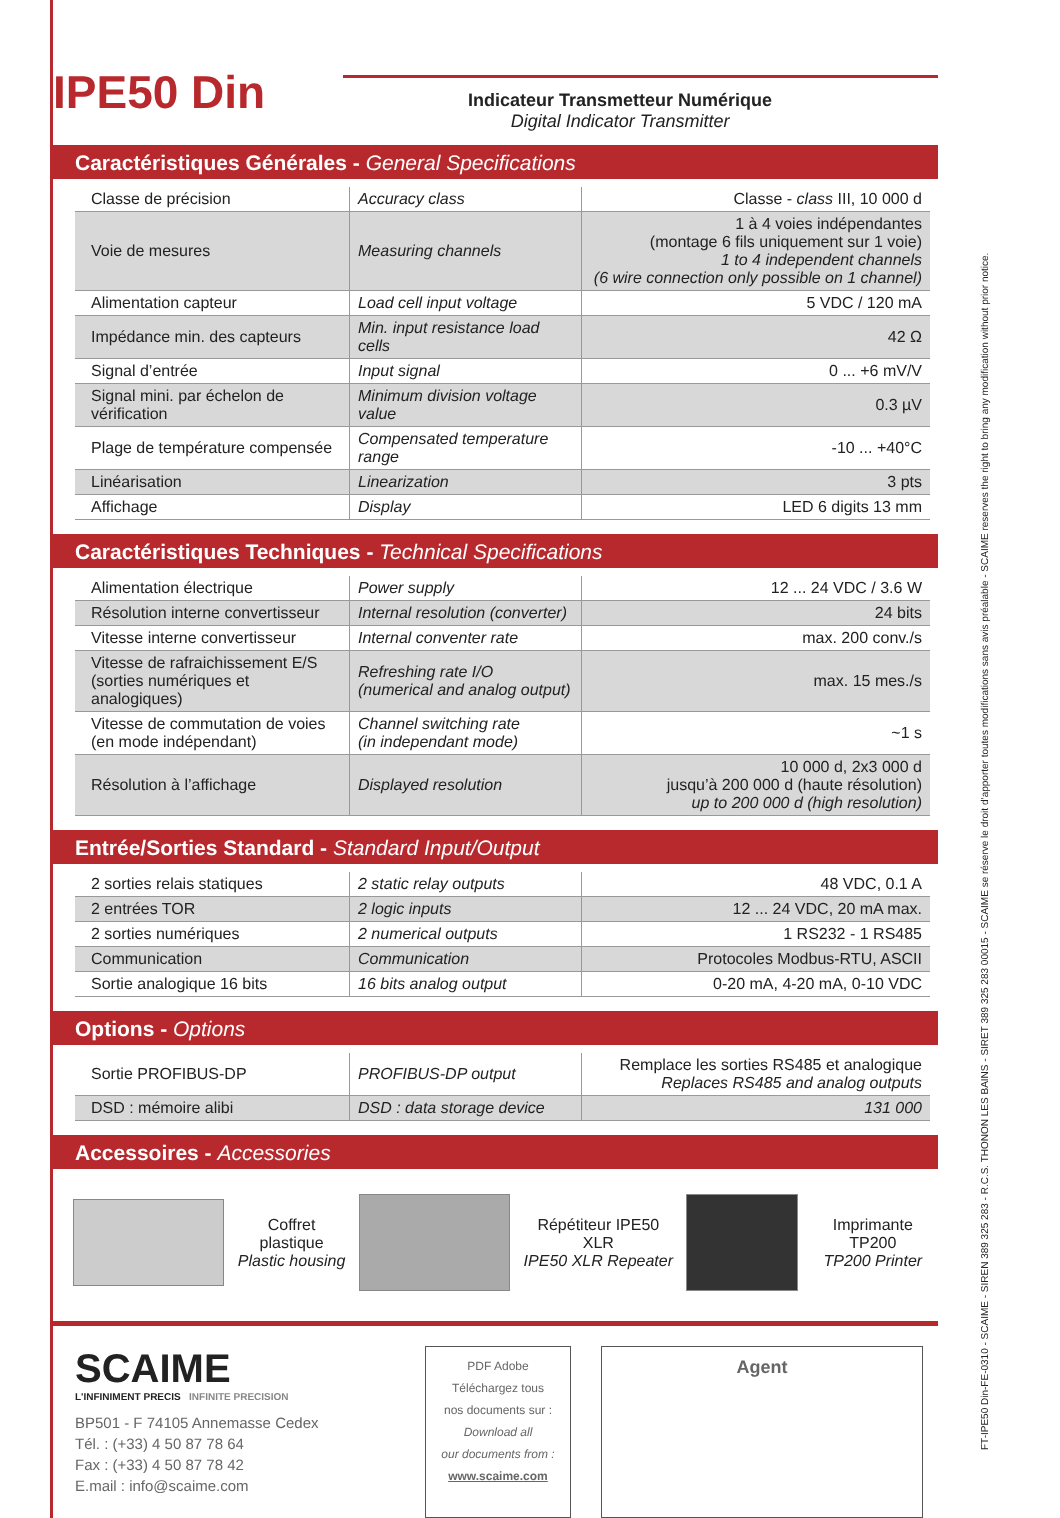IPE50 Din
Indicateur Transmetteur Numérique
Digital Indicator Transmitter
Caractéristiques Générales - General Specifications
| Classe de précision | Accuracy class | Classe - class III, 10 000 d |
| Voie de mesures | Measuring channels | 1 à 4 voies indépendantes (montage 6 fils uniquement sur 1 voie) 1 to 4 independent channels (6 wire connection only possible on 1 channel) |
| Alimentation capteur | Load cell input voltage | 5 VDC / 120 mA |
| Impédance min. des capteurs | Min. input resistance load cells | 42 Ω |
| Signal d’entrée | Input signal | 0 ... +6 mV/V |
| Signal mini. par échelon de vérification | Minimum division voltage value | 0.3 µV |
| Plage de température compensée | Compensated temperature range | -10 ... +40°C |
| Linéarisation | Linearization | 3 pts |
| Affichage | Display | LED 6 digits 13 mm |
Caractéristiques Techniques - Technical Specifications
| Alimentation électrique | Power supply | 12 ... 24 VDC / 3.6 W |
| Résolution interne convertisseur | Internal resolution (converter) | 24 bits |
| Vitesse interne convertisseur | Internal conventer rate | max. 200 conv./s |
| Vitesse de rafraichissement E/S (sorties numériques et analogiques) | Refreshing rate I/O (numerical and analog output) | max. 15 mes./s |
| Vitesse de commutation de voies (en mode indépendant) | Channel switching rate (in independant mode) | ~1 s |
| Résolution à l’affichage | Displayed resolution | 10 000 d, 2x3 000 d jusqu’à 200 000 d (haute résolution) up to 200 000 d (high resolution) |
Entrée/Sorties Standard - Standard Input/Output
| 2 sorties relais statiques | 2 static relay outputs | 48 VDC, 0.1 A |
| 2 entrées TOR | 2 logic inputs | 12 ... 24 VDC, 20 mA max. |
| 2 sorties numériques | 2 numerical outputs | 1 RS232 - 1 RS485 |
| Communication | Communication | Protocoles Modbus-RTU, ASCII |
| Sortie analogique 16 bits | 16 bits analog output | 0-20 mA, 4-20 mA, 0-10 VDC |
Options - Options
| Sortie PROFIBUS-DP | PROFIBUS-DP output | Remplace les sorties RS485 et analogique Replaces RS485 and analog outputs |
| DSD : mémoire alibi | DSD : data storage device | 131 000 |
Accessoires - Accessories
Coffret plastique
Plastic housing
Répétiteur IPE50 XLR
IPE50 XLR Repeater
Imprimante TP200
TP200 Printer
SCAIME
L'INFINIMENT PRECIS INFINITE PRECISION
BP501 - F 74105 Annemasse Cedex
Tél. : (+33) 4 50 87 78 64
Fax : (+33) 4 50 87 78 42
E.mail : info@scaime.com
PDF Adobe
Téléchargez tous
nos documents sur :
Download all
our documents from :
www.scaime.com
Agent
FT-IPE50 Din-FE-0310 - SCAIME - SIREN 389 325 283 - R.C.S. THONON LES BAINS - SIRET 389 325 283 00015 - SCAIME se réserve le droit d’apporter toutes modifications sans avis préalable - SCAIME reserves the right to bring any modification without prior notice.